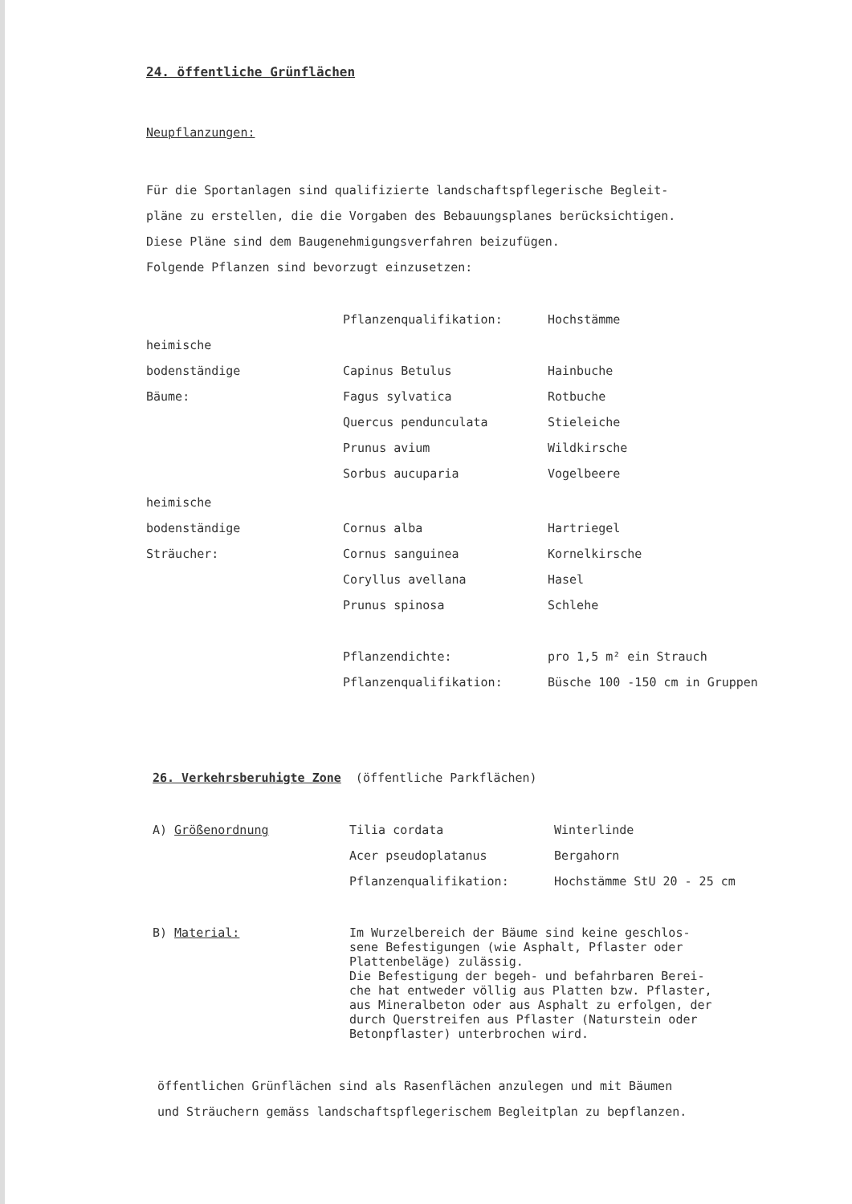24. öffentliche Grünflächen
Neupflanzungen:
Für die Sportanlagen sind qualifizierte landschaftspflegerische Begleit-
pläne zu erstellen, die die Vorgaben des Bebauungsplanes berücksichtigen.
Diese Pläne sind dem Baugenehmigungsverfahren beizufügen.
Folgende Pflanzen sind bevorzugt einzusetzen:
| | Pflanzenqualifikation: | Hochstämme |
| heimische | | |
| bodenständige | Capinus Betulus | Hainbuche |
| Bäume: | Fagus sylvatica | Rotbuche |
| | Quercus pendunculata | Stieleiche |
| | Prunus avium | Wildkirsche |
| | Sorbus aucuparia | Vogelbeere |
| heimische | | |
| bodenständige | Cornus alba | Hartriegel |
| Sträucher: | Cornus sanguinea | Kornelkirsche |
| | Coryllus avellana | Hasel |
| | Prunus spinosa | Schlehe |
| | Pflanzendichte: | pro 1,5 m² ein Strauch |
| | Pflanzenqualifikation: | Büsche 100 -150 cm in Gruppen |
26. Verkehrsberuhigte Zone (öffentliche Parkflächen)
| A) Größenordnung | Tilia cordata | Winterlinde |
| | Acer pseudoplatanus | Bergahorn |
| | Pflanzenqualifikation: | Hochstämme StU 20 - 25 cm |
| B) Material: | Im Wurzelbereich der Bäume sind keine geschlos- sene Befestigungen (wie Asphalt, Pflaster oder Plattenbeläge) zulässig. Die Befestigung der begeh- und befahrbaren Berei- che hat entweder völlig aus Platten bzw. Pflaster, aus Mineralbeton oder aus Asphalt zu erfolgen, der durch Querstreifen aus Pflaster (Naturstein oder Betonpflaster) unterbrochen wird. | |
öffentlichen Grünflächen sind als Rasenflächen anzulegen und mit Bäumen
und Sträuchern gemäss landschaftspflegerischem Begleitplan zu bepflanzen.